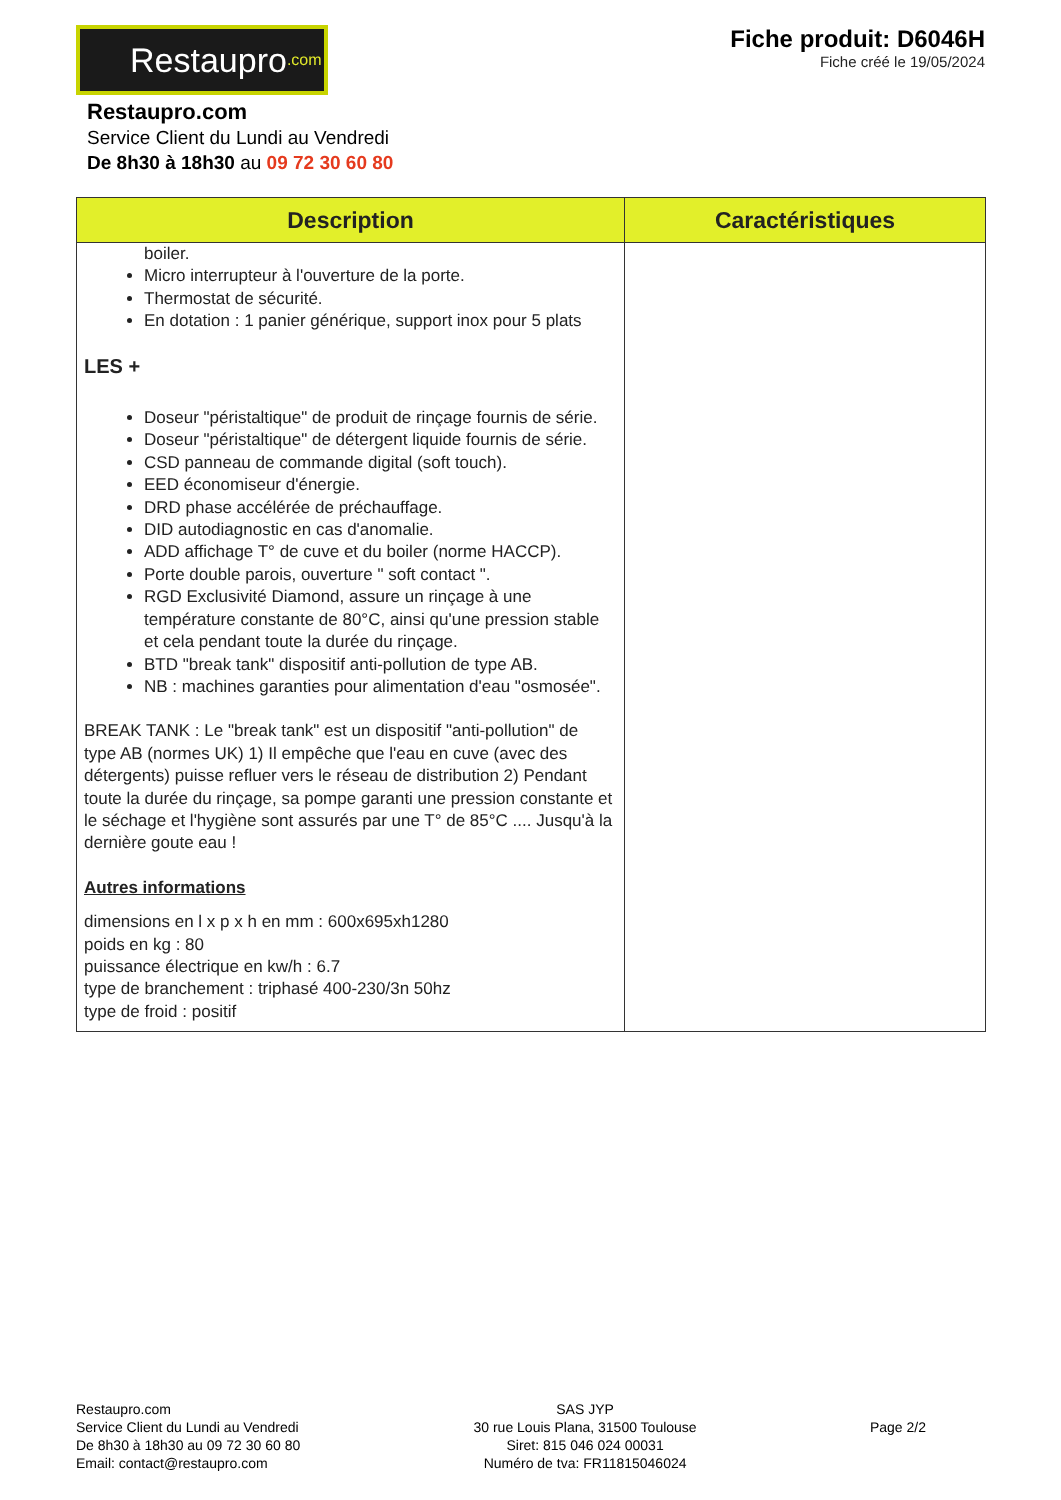Restaupro.com
Fiche produit: D6046H
Fiche créé le 19/05/2024
Restaupro.com
Service Client du Lundi au Vendredi
De 8h30 à 18h30 au 09 72 30 60 80
| Description | Caractéristiques |
| --- | --- |
| boiler. Micro interrupteur à l'ouverture de la porte. Thermostat de sécurité. En dotation : 1 panier générique, support inox pour 5 plats LES + Doseur "péristaltique" de produit de rinçage fournis de série. Doseur "péristaltique" de détergent liquide fournis de série. CSD panneau de commande digital (soft touch). EED économiseur d'énergie. DRD phase accélérée de préchauffage. DID autodiagnostic en cas d'anomalie. ADD affichage T° de cuve et du boiler (norme HACCP). Porte double parois, ouverture " soft contact ". RGD Exclusivité Diamond, assure un rinçage à une température constante de 80°C, ainsi qu'une pression stable et cela pendant toute la durée du rinçage. BTD "break tank" dispositif anti-pollution de type AB. NB : machines garanties pour alimentation d'eau "osmosée". BREAK TANK : Le "break tank" est un dispositif "anti-pollution" de type AB (normes UK) 1) Il empêche que l'eau en cuve (avec des détergents) puisse refluer vers le réseau de distribution 2) Pendant toute la durée du rinçage, sa pompe garanti une pression constante et le séchage et l'hygiène sont assurés par une T° de 85°C .... Jusqu'à la dernière goute eau ! Autres informations dimensions en l x p x h en mm : 600x695xh1280 poids en kg : 80 puissance électrique en kw/h : 6.7 type de branchement : triphasé 400-230/3n 50hz type de froid : positif | |
Restaupro.com
Service Client du Lundi au Vendredi
De 8h30 à 18h30 au 09 72 30 60 80
Email: contact@restaupro.com
SAS JYP
30 rue Louis Plana, 31500 Toulouse
Siret: 815 046 024 00031
Numéro de tva: FR11815046024
Page 2/2